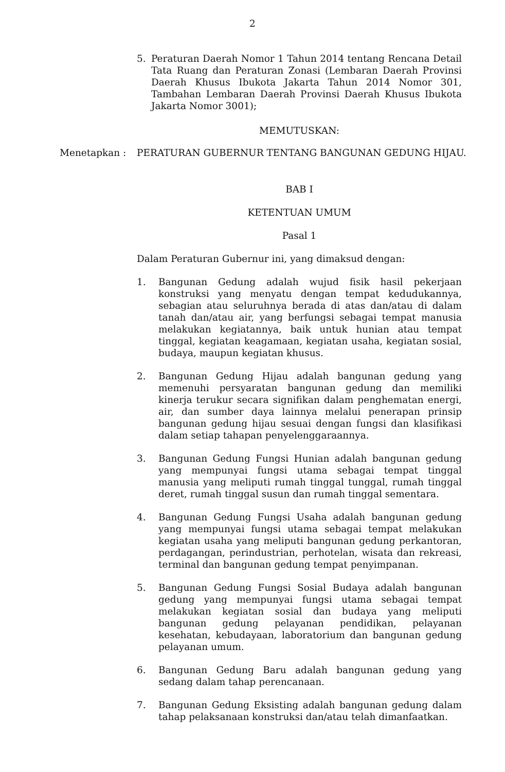2
5. Peraturan Daerah Nomor 1 Tahun 2014 tentang Rencana Detail Tata Ruang dan Peraturan Zonasi (Lembaran Daerah Provinsi Daerah Khusus Ibukota Jakarta Tahun 2014 Nomor 301, Tambahan Lembaran Daerah Provinsi Daerah Khusus Ibukota Jakarta Nomor 3001);
MEMUTUSKAN:
Menetapkan : PERATURAN GUBERNUR TENTANG BANGUNAN GEDUNG HIJAU.
BAB I
KETENTUAN UMUM
Pasal 1
Dalam Peraturan Gubernur ini, yang dimaksud dengan:
1. Bangunan Gedung adalah wujud fisik hasil pekerjaan konstruksi yang menyatu dengan tempat kedudukannya, sebagian atau seluruhnya berada di atas dan/atau di dalam tanah dan/atau air, yang berfungsi sebagai tempat manusia melakukan kegiatannya, baik untuk hunian atau tempat tinggal, kegiatan keagamaan, kegiatan usaha, kegiatan sosial, budaya, maupun kegiatan khusus.
2. Bangunan Gedung Hijau adalah bangunan gedung yang memenuhi persyaratan bangunan gedung dan memiliki kinerja terukur secara signifikan dalam penghematan energi, air, dan sumber daya lainnya melalui penerapan prinsip bangunan gedung hijau sesuai dengan fungsi dan klasifikasi dalam setiap tahapan penyelenggaraannya.
3. Bangunan Gedung Fungsi Hunian adalah bangunan gedung yang mempunyai fungsi utama sebagai tempat tinggal manusia yang meliputi rumah tinggal tunggal, rumah tinggal deret, rumah tinggal susun dan rumah tinggal sementara.
4. Bangunan Gedung Fungsi Usaha adalah bangunan gedung yang mempunyai fungsi utama sebagai tempat melakukan kegiatan usaha yang meliputi bangunan gedung perkantoran, perdagangan, perindustrian, perhotelan, wisata dan rekreasi, terminal dan bangunan gedung tempat penyimpanan.
5. Bangunan Gedung Fungsi Sosial Budaya adalah bangunan gedung yang mempunyai fungsi utama sebagai tempat melakukan kegiatan sosial dan budaya yang meliputi bangunan gedung pelayanan pendidikan, pelayanan kesehatan, kebudayaan, laboratorium dan bangunan gedung pelayanan umum.
6. Bangunan Gedung Baru adalah bangunan gedung yang sedang dalam tahap perencanaan.
7. Bangunan Gedung Eksisting adalah bangunan gedung dalam tahap pelaksanaan konstruksi dan/atau telah dimanfaatkan.